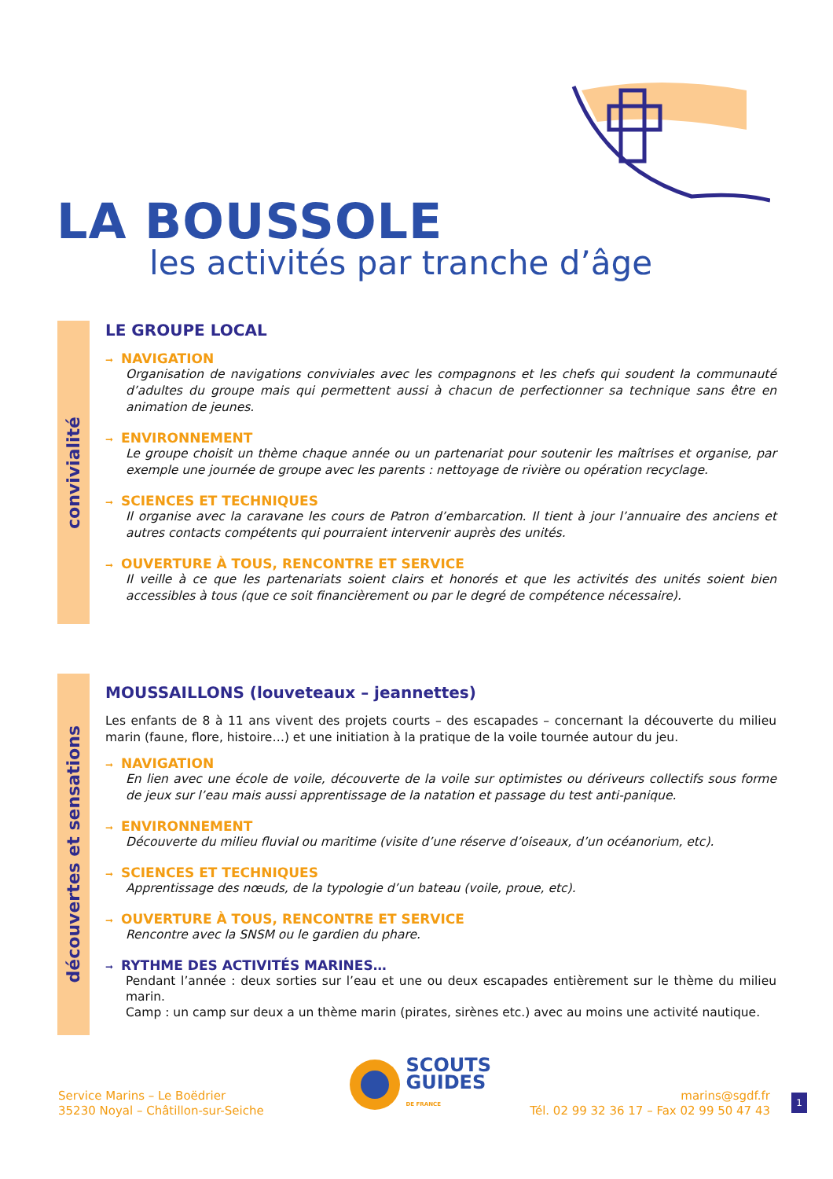LA BOUSSOLE
les activités par tranche d’âge
convivialité
LE GROUPE LOCAL
➞ NAVIGATION
Organisation de navigations conviviales avec les compagnons et les chefs qui soudent la communauté d’adultes du groupe mais qui permettent aussi à chacun de perfectionner sa technique sans être en animation de jeunes.
➞ ENVIRONNEMENT
Le groupe choisit un thème chaque année ou un partenariat pour soutenir les maîtrises et organise, par exemple une journée de groupe avec les parents : nettoyage de rivière ou opération recyclage.
➞ SCIENCES ET TECHNIQUES
Il organise avec la caravane les cours de Patron d’embarcation. Il tient à jour l’annuaire des anciens et autres contacts compétents qui pourraient intervenir auprès des unités.
➞ OUVERTURE À TOUS, RENCONTRE ET SERVICE
Il veille à ce que les partenariats soient clairs et honorés et que les activités des unités soient bien accessibles à tous (que ce soit financièrement ou par le degré de compétence nécessaire).
découvertes et sensations
MOUSSAILLONS (louveteaux – jeannettes)
Les enfants de 8 à 11 ans vivent des projets courts – des escapades – concernant la découverte du milieu marin (faune, flore, histoire…) et une initiation à la pratique de la voile tournée autour du jeu.
➞ NAVIGATION
En lien avec une école de voile, découverte de la voile sur optimistes ou dériveurs collectifs sous forme de jeux sur l’eau mais aussi apprentissage de la natation et passage du test anti-panique.
➞ ENVIRONNEMENT
Découverte du milieu fluvial ou maritime (visite d’une réserve d’oiseaux, d’un océanorium, etc).
➞ SCIENCES ET TECHNIQUES
Apprentissage des nœuds, de la typologie d’un bateau (voile, proue, etc).
➞ OUVERTURE À TOUS, RENCONTRE ET SERVICE
Rencontre avec la SNSM ou le gardien du phare.
➞ RYTHME DES ACTIVITÉS MARINES…
Pendant l’année : deux sorties sur l’eau et une ou deux escapades entièrement sur le thème du milieu marin.
Camp : un camp sur deux a un thème marin (pirates, sirènes etc.) avec au moins une activité nautique.
Service Marins – Le Boëdrier
35230 Noyal – Châtillon-sur-Seiche
SCOUTS
GUIDES
DE FRANCE
marins@sgdf.fr
Tél. 02 99 32 36 17 – Fax 02 99 50 47 43
1